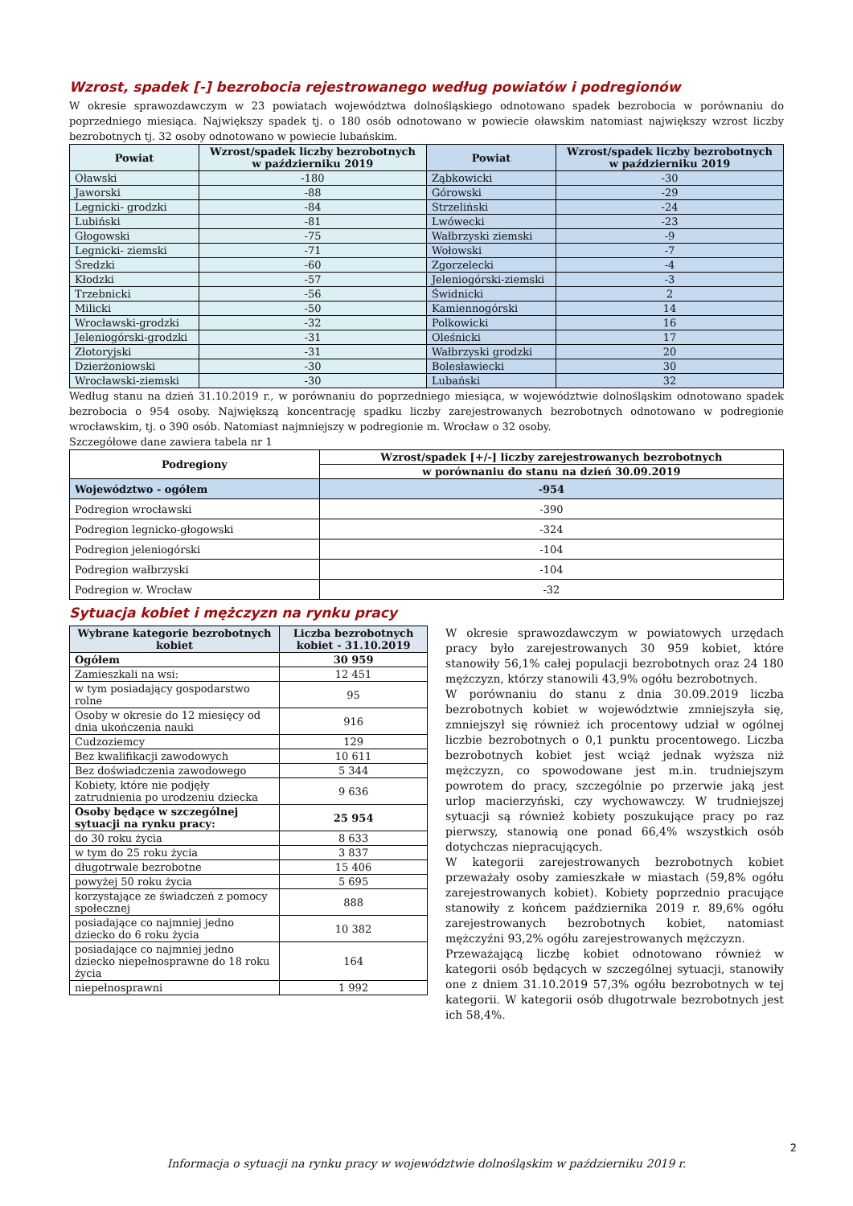Wzrost, spadek [-] bezrobocia rejestrowanego według powiatów i podregionów
W okresie sprawozdawczym w 23 powiatach województwa dolnośląskiego odnotowano spadek bezrobocia w porównaniu do poprzedniego miesiąca. Największy spadek tj. o 180 osób odnotowano w powiecie oławskim natomiast największy wzrost liczby bezrobotnych tj. 32 osoby odnotowano w powiecie lubańskim.
| Powiat | Wzrost/spadek liczby bezrobotnych w październiku 2019 | Powiat | Wzrost/spadek liczby bezrobotnych w październiku 2019 |
| --- | --- | --- | --- |
| Oławski | -180 | Ząbkowicki | -30 |
| Jaworski | -88 | Górowski | -29 |
| Legnicki- grodzki | -84 | Strzeliński | -24 |
| Lubiński | -81 | Lwówecki | -23 |
| Głogowski | -75 | Wałbrzyski ziemski | -9 |
| Legnicki- ziemski | -71 | Wołowski | -7 |
| Średzki | -60 | Zgorzelecki | -4 |
| Kłodzki | -57 | Jeleniogórski-ziemski | -3 |
| Trzebnicki | -56 | Świdnicki | 2 |
| Milicki | -50 | Kamiennogórski | 14 |
| Wrocławski-grodzki | -32 | Polkowicki | 16 |
| Jeleniogórski-grodzki | -31 | Oleśnicki | 17 |
| Złotoryjski | -31 | Wałbrzyski grodzki | 20 |
| Dzierżoniowski | -30 | Bolesławiecki | 30 |
| Wrocławski-ziemski | -30 | Lubański | 32 |
Według stanu na dzień 31.10.2019 r., w porównaniu do poprzedniego miesiąca, w województwie dolnośląskim odnotowano spadek bezrobocia o 954 osoby. Największą koncentrację spadku liczby zarejestrowanych bezrobotnych odnotowano w podregionie wrocławskim, tj. o 390 osób. Natomiast najmniejszy w podregionie m. Wrocław o 32 osoby.
Szczegółowe dane zawiera tabela nr 1
| Podregiony | Wzrost/spadek [+/-] liczby zarejestrowanych bezrobotnych |
| --- | --- |
| | w porównaniu do stanu na dzień 30.09.2019 |
| Województwo - ogółem | -954 |
| Podregion wrocławski | -390 |
| Podregion legnicko-głogowski | -324 |
| Podregion jeleniogórski | -104 |
| Podregion wałbrzyski | -104 |
| Podregion w. Wrocław | -32 |
Sytuacja kobiet i mężczyzn na rynku pracy
| Wybrane kategorie bezrobotnych kobiet | Liczba bezrobotnych kobiet - 31.10.2019 |
| --- | --- |
| Ogółem | 30 959 |
| Zamieszkali na wsi: | 12 451 |
| w tym posiadający gospodarstwo rolne | 95 |
| Osoby w okresie do 12 miesięcy od dnia ukończenia nauki | 916 |
| Cudzoziemcy | 129 |
| Bez kwalifikacji zawodowych | 10 611 |
| Bez doświadczenia zawodowego | 5 344 |
| Kobiety, które nie podjęły zatrudnienia po urodzeniu dziecka | 9 636 |
| Osoby będące w szczególnej sytuacji na rynku pracy: | 25 954 |
| do 30 roku życia | 8 633 |
| w tym do 25 roku życia | 3 837 |
| długotrwale bezrobotne | 15 406 |
| powyżej 50 roku życia | 5 695 |
| korzystające ze świadczeń z pomocy społecznej | 888 |
| posiadające co najmniej jedno dziecko do 6 roku życia | 10 382 |
| posiadające co najmniej jedno dziecko niepełnosprawne do 18 roku życia | 164 |
| niepełnosprawni | 1 992 |
W okresie sprawozdawczym w powiatowych urzędach pracy było zarejestrowanych 30 959 kobiet, które stanowiły 56,1% całej populacji bezrobotnych oraz 24 180 mężczyzn, którzy stanowili 43,9% ogółu bezrobotnych.
W porównaniu do stanu z dnia 30.09.2019 liczba bezrobotnych kobiet w województwie zmniejszyła się, zmniejszył się również ich procentowy udział w ogólnej liczbie bezrobotnych o 0,1 punktu procentowego. Liczba bezrobotnych kobiet jest wciąż jednak wyższa niż mężczyzn, co spowodowane jest m.in. trudniejszym powrotem do pracy, szczególnie po przerwie jaką jest urlop macierzyński, czy wychowawczy. W trudniejszej sytuacji są również kobiety poszukujące pracy po raz pierwszy, stanowią one ponad 66,4% wszystkich osób dotychczas niepracujących.
W kategorii zarejestrowanych bezrobotnych kobiet przeważały osoby zamieszkałe w miastach (59,8% ogółu zarejestrowanych kobiet). Kobiety poprzednio pracujące stanowiły z końcem października 2019 r. 89,6% ogółu zarejestrowanych bezrobotnych kobiet, natomiast mężczyźni 93,2% ogółu zarejestrowanych mężczyzn.
Przeważającą liczbę kobiet odnotowano również w kategorii osób będących w szczególnej sytuacji, stanowiły one z dniem 31.10.2019 57,3% ogółu bezrobotnych w tej kategorii. W kategorii osób długotrwale bezrobotnych jest ich 58,4%.
2
Informacja o sytuacji na rynku pracy w województwie dolnośląskim w październiku 2019 r.